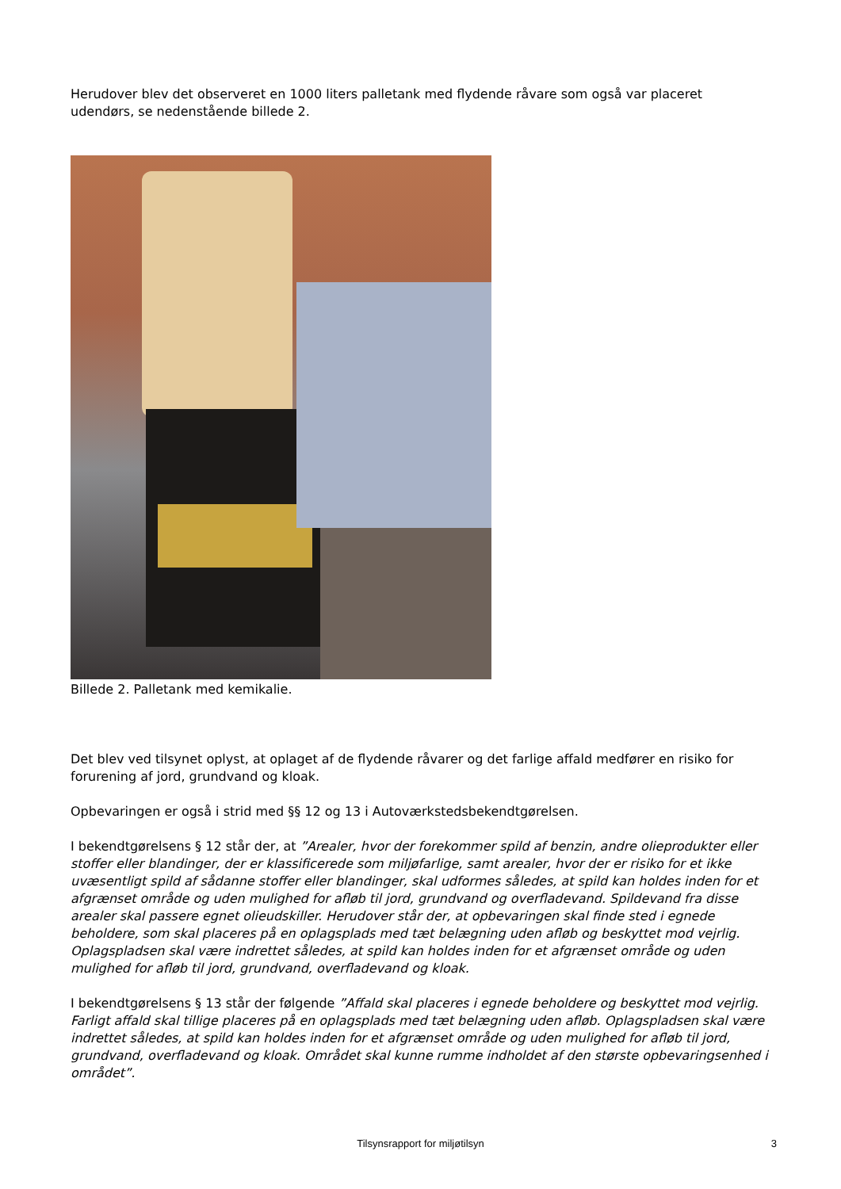Herudover blev det observeret en 1000 liters palletank med flydende råvare som også var placeret udendørs, se nedenstående billede 2.
Billede 2. Palletank med kemikalie.
Det blev ved tilsynet oplyst, at oplaget af de flydende råvarer og det farlige affald medfører en risiko for forurening af jord, grundvand og kloak.
Opbevaringen er også i strid med §§ 12 og 13 i Autoværkstedsbekendtgørelsen.
I bekendtgørelsens § 12 står der, at ”Arealer, hvor der forekommer spild af benzin, andre olieprodukter eller stoffer eller blandinger, der er klassificerede som miljøfarlige, samt arealer, hvor der er risiko for et ikke uvæsentligt spild af sådanne stoffer eller blandinger, skal udformes således, at spild kan holdes inden for et afgrænset område og uden mulighed for afløb til jord, grundvand og overfladevand. Spildevand fra disse arealer skal passere egnet olieudskiller. Herudover står der, at opbevaringen skal finde sted i egnede beholdere, som skal placeres på en oplagsplads med tæt belægning uden afløb og beskyttet mod vejrlig. Oplagspladsen skal være indrettet således, at spild kan holdes inden for et afgrænset område og uden mulighed for afløb til jord, grundvand, overfladevand og kloak.
I bekendtgørelsens § 13 står der følgende ”Affald skal placeres i egnede beholdere og beskyttet mod vejrlig. Farligt affald skal tillige placeres på en oplagsplads med tæt belægning uden afløb. Oplagspladsen skal være indrettet således, at spild kan holdes inden for et afgrænset område og uden mulighed for afløb til jord, grundvand, overfladevand og kloak. Området skal kunne rumme indholdet af den største opbevaringsenhed i området”.
Tilsynsrapport for miljøtilsyn
3